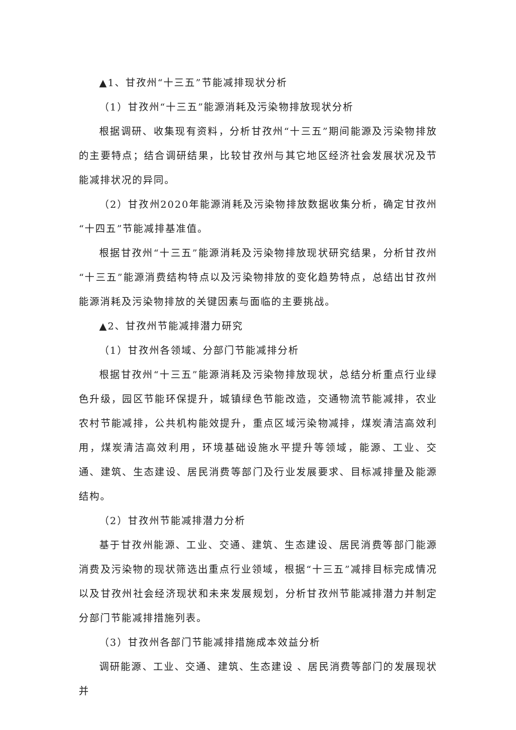▲1、甘孜州“十三五”节能减排现状分析
（1）甘孜州“十三五”能源消耗及污染物排放现状分析
根据调研、收集现有资料，分析甘孜州“十三五”期间能源及污染物排放的主要特点；结合调研结果，比较甘孜州与其它地区经济社会发展状况及节能减排状况的异同。
（2）甘孜州2020年能源消耗及污染物排放数据收集分析，确定甘孜州“十四五”节能减排基准值。
根据甘孜州“十三五”能源消耗及污染物排放现状研究结果，分析甘孜州“十三五”能源消费结构特点以及污染物排放的变化趋势特点，总结出甘孜州能源消耗及污染物排放的关键因素与面临的主要挑战。
▲2、甘孜州节能减排潜力研究
（1）甘孜州各领域、分部门节能减排分析
根据甘孜州“十三五”能源消耗及污染物排放现状，总结分析重点行业绿色升级，园区节能环保提升，城镇绿色节能改造，交通物流节能减排，农业农村节能减排，公共机构能效提升，重点区域污染物减排，煤炭清洁高效利用，煤炭清洁高效利用，环境基础设施水平提升等领域，能源、工业、交通、建筑、生态建设、居民消费等部门及行业发展要求、目标减排量及能源结构。
（2）甘孜州节能减排潜力分析
基于甘孜州能源、工业、交通、建筑、生态建设、居民消费等部门能源消费及污染物的现状筛选出重点行业领域，根据“十三五”减排目标完成情况以及甘孜州社会经济现状和未来发展规划，分析甘孜州节能减排潜力并制定分部门节能减排措施列表。
（3）甘孜州各部门节能减排措施成本效益分析
调研能源、工业、交通、建筑、生态建设 、居民消费等部门的发展现状并